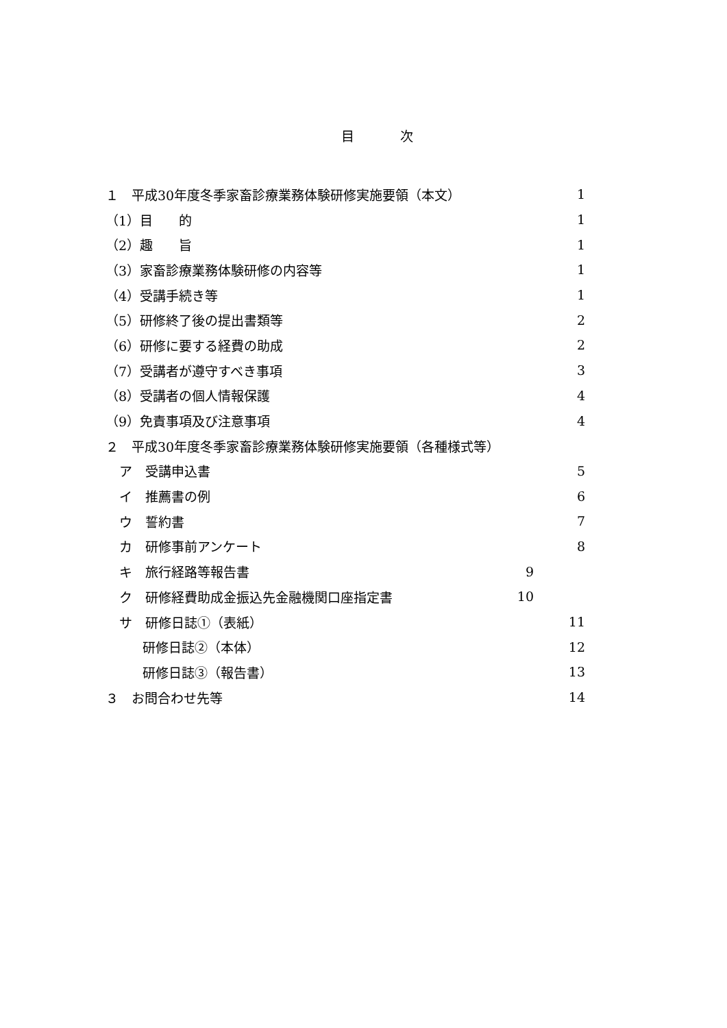目 次
１　平成30年度冬季家畜診療業務体験研修実施要領（本文） 1
（1）目　　的 1
（2）趣　　旨 1
（3）家畜診療業務体験研修の内容等 1
（4）受講手続き等 1
（5）研修終了後の提出書類等 2
（6）研修に要する経費の助成 2
（7）受講者が遵守すべき事項 3
（8）受講者の個人情報保護 4
（9）免責事項及び注意事項 4
２　平成30年度冬季家畜診療業務体験研修実施要領（各種様式等）
ア　受講申込書 5
イ　推薦書の例 6
ウ　誓約書 7
カ　研修事前アンケート 8
キ　旅行経路等報告書 9
ク　研修経費助成金振込先金融機関口座指定書 10
サ　研修日誌①（表紙） 11
研修日誌②（本体） 12
研修日誌③（報告書） 13
３　お問合わせ先等 14